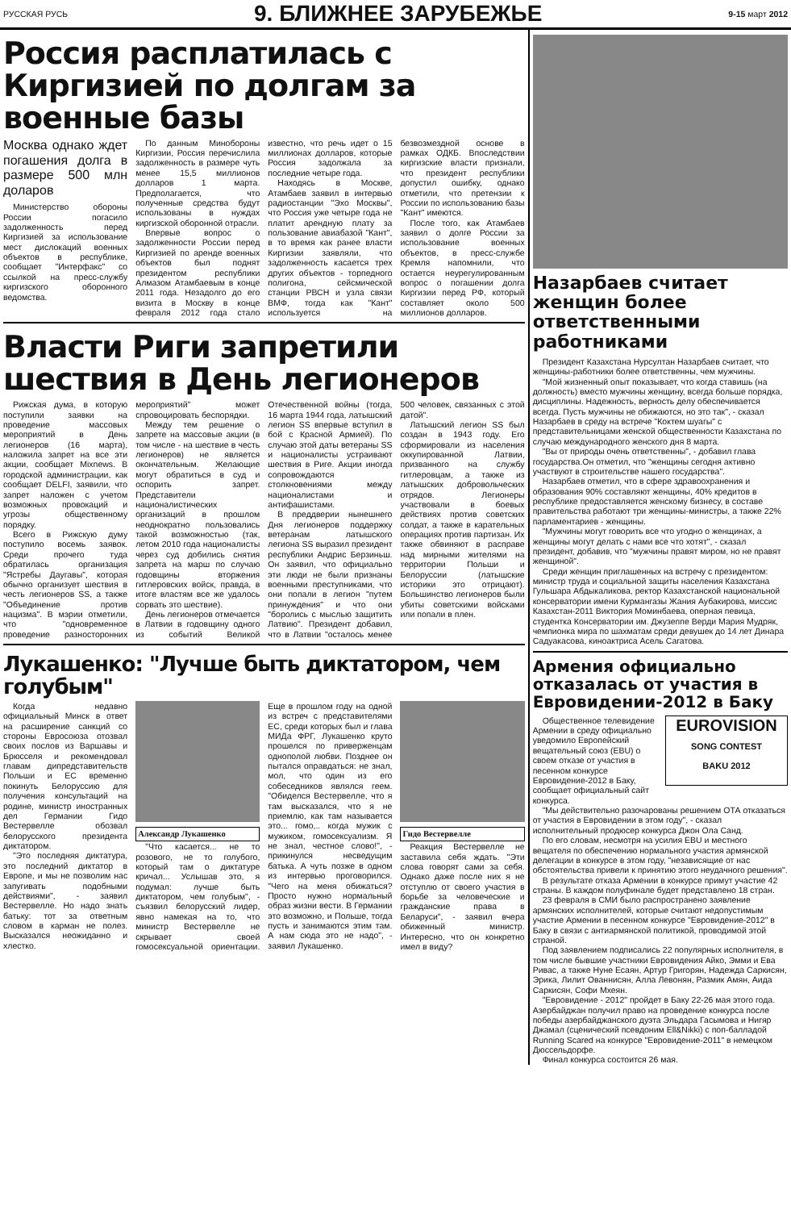РУССКАЯ РУСЬ 9. БЛИЖНЕЕ ЗАРУБЕЖЬЕ 9-15 март 2012
Россия расплатилась с Киргизией по долгам за военные базы
Москва однако ждет погашения долга в размере 500 млн доларов
Министерство обороны России погасило задолженность перед Киргизией за использование мест дислокаций военных объектов в республике, сообщает "Интерфакс" со ссылкой на пресс-службу киргизского оборонного ведомства.
По данным Минобороны Киргизии, Россия перечислила задолженность в размере чуть менее 15,5 миллионов долларов 1 марта. Предполагается, что полученные средства будут использованы в нуждах киргизской оборонной отрасли.
Впервые вопрос о задолженности России перед Киргизией по аренде военных объектов был поднят президентом республики Алмазом Атамбаевым в конце 2011 года. Незадолго до его визита в Москву в конце февраля 2012 года стало известно, что речь идет о 15 миллионах долларов, которые Россия задолжала за последние четыре года.
Находясь в Москве, Атамбаев заявил в интервью радиостанции "Эхо Москвы", что Россия уже четыре года не платит арендную плату за пользование авиабазой "Кант", в то время как ранее власти Киргизии заявляли, что задолженность касается трех других объектов - торпедного полигона, сейсмической станции РВСН и узла связи ВМФ, тогда как "Кант" используется на безвозмездной основе в рамках ОДКБ. Впоследствии киргизские власти признали, что президент республики допустил ошибку, однако отметили, что претензии к России по использованию базы "Кант" имеются.
После того, как Атамбаев заявил о долге России за использование военных объектов, в пресс-службе Кремля напомнили, что остается неурегулированным вопрос о погашении долга Киргизии перед РФ, который составляет около 500 миллионов долларов.
Власти Риги запретили шествия в День легионеров
Рижская дума, в которую поступили заявки на проведение массовых мероприятий в День легионеров (16 марта), наложила запрет на все эти акции, сообщает Mixnews. В городской администрации, как сообщает DELFI, заявили, что запрет наложен с учетом возможных провокаций и угрозы общественному порядку.
Всего в Рижскую думу поступило восемь заявок. Среди прочего туда обратилась организация "Ястребы Даугавы", которая обычно организует шествия в честь легионеров SS, а также "Объединение против нацизма". В мэрии отметили, что "одновременное проведение разносторонних мероприятий" может спровоцировать беспорядки.
Между тем решение о запрете на массовые акции (в том числе - на шествие в честь легионеров) не является окончательным. Желающие могут обратиться в суд и оспорить запрет. Представители националистических организаций в прошлом неоднократно пользовались такой возможностью (так, летом 2010 года националисты через суд добились снятия запрета на марш по случаю годовщины вторжения гитлеровских войск, правда, в итоге властям все же удалось сорвать это шествие).
День легионеров отмечается в Латвии в годовщину одного из событий Великой Отечественной войны (тогда, 16 марта 1944 года, латышский легион SS впервые вступил в бой с Красной Армией). По случаю этой даты ветераны SS и националисты устраивают шествия в Риге. Акции иногда сопровождаются столкновениями между националистами и антифашистами.
В преддверии нынешнего Дня легионеров поддержку ветеранам латышского легиона SS выразил президент республики Андрис Берзиньш. Он заявил, что официально эти люди не были признаны военными преступниками, что они попали в легион "путем принуждения" и что они "боролись с мыслью защитить Латвию". Президент добавил, что в Латвии "осталось менее 500 человек, связанных с этой датой".
Латышский легион SS был создан в 1943 году. Его сформировали из населения оккупированной Латвии, призванного на службу гитлеровцам, а также из латышских добровольческих отрядов. Легионеры участвовали в боевых действиях против советских солдат, а также в карательных операциях против партизан. Их также обвиняют в расправе над мирными жителями на территории Польши и Белоруссии (латышские историки это отрицают). Большинство легионеров были убиты советскими войсками или попали в плен.
Лукашенко: "Лучше быть диктатором, чем голубым"
Когда недавно официальный Минск в ответ на расширение санкций со стороны Евросоюза отозвал своих послов из Варшавы и Брюсселя и рекомендовал главам дипредставительств Польши и ЕС временно покинуть Белоруссию для получения консультаций на родине, министр иностранных дел Германии Гидо Вестервелле обозвал белорусского президента диктатором.
"Это последняя диктатура, это последний диктатор в Европе, и мы не позволим нас запугивать подобными действиями", - заявил Вестервелле. Но надо знать батьку: тот за ответным словом в карман не полез. Высказался неожиданно и хлестко.
Александр Лукашенко
"Что касается... не то розового, не то голубого, который там о диктатуре кричал... Услышав это, я подумал: лучше быть диктатором, чем голубым", - съязвил белорусский лидер, явно намекая на то, что министр Вестервелле не скрывает своей гомосексуальной ориентации. Еще в прошлом году на одной из встреч с представителями ЕС, среди которых был и глава МИДа ФРГ, Лукашенко круто прошелся по приверженцам однополой любви. Позднее он пытался оправдаться: не знал, мол, что один из его собеседников являлся геем. "Обиделся Вестервелле, что я там высказался, что я не приемлю, как там называется это... гомо,.. когда мужик с мужиком, гомосексуализм. Я не знал, честное слово!", - прикинулся несведущим батька. А чуть позже в одном из интервью проговорился. "Чего на меня обижаться? Просто нужно нормальный образ жизни вести. В Германии это возможно, и Польше, тогда пусть и занимаются этим там. А нам сюда это не надо", - заявил Лукашенко.
Гидо Вестервелле
Реакция Вестервелле не заставила себя ждать. "Эти слова говорят сами за себя. Однако даже после них я не отступлю от своего участия в борьбе за человеческие и гражданские права в Беларуси", - заявил вчера обиженный министр. Интересно, что он конкретно имел в виду?
Назарбаев считает женщин более ответственными работниками
Президент Казахстана Нурсултан Назарбаев считает, что женщины-работники более ответственны, чем мужчины.
"Мой жизненный опыт показывает, что когда ставишь (на должность) вместо мужчины женщину, всегда больше порядка, дисциплины. Надежность, верность делу обеспечивается всегда. Пусть мужчины не обижаются, но это так", - сказал Назарбаев в среду на встрече "Коктем шуагы" с представительницами женской общественности Казахстана по случаю международного женского дня 8 марта.
"Вы от природы очень ответственны", - добавил глава государства.Он отметил, что "женщины сегодня активно участвуют в строительстве нашего государства".
Назарбаев отметил, что в сфере здравоохранения и образования 90% составляют женщины, 40% кредитов в республике предоставляется женскому бизнесу, в составе правительства работают три женщины-министры, а также 22% парламентариев - женщины.
"Мужчины могут говорить все что угодно о женщинах, а женщины могут делать с нами все что хотят", - сказал президент, добавив, что "мужчины правят миром, но не правят женщиной".
Среди женщин приглашенных на встречу с президентом: министр труда и социальной защиты населения Казахстана Гульшара Абдыкаликова, ректор Казахстанской национальной консерватории имени Курмангазы Жания Аубакирова, миссис Казахстан-2011 Виктория Моминбаева, оперная певица, студентка Консерватории им. Джузеппе Верди Мария Мудряк, чемпионка мира по шахматам среди девушек до 14 лет Динара Садуакасова, киноактриса Асель Сагатова.
Армения официально отказалась от участия в Евровидении-2012 в Баку
EUROVISION
SONG CONTEST
BAKU 2012
Общественное телевидение Армении в среду официально уведомило Европейский вещательный союз (EBU) о своем отказе от участия в песенном конкурсе Евровидение-2012 в Баку, сообщает официальный сайт конкурса.
"Мы действительно разочарованы решением ОТА отказаться от участия в Евровидении в этом году", - сказал исполнительный продюсер конкурса Джон Ола Санд.
По его словам, несмотря на усилия EBU и местного вещателя по обеспечению нормального участия армянской делегации в конкурсе в этом году, "независящие от нас обстоятельства привели к принятию этого неудачного решения".
В результате отказа Армении в конкурсе примут участие 42 страны. В каждом полуфинале будет представлено 18 стран.
23 февраля в СМИ было распространено заявление армянских исполнителей, которые считают недопустимым участие Армении в песенном конкурсе "Евровидение-2012" в Баку в связи с антиармянской политикой, проводимой этой страной.
Под заявлением подписались 22 популярных исполнителя, в том числе бывшие участники Евровидения Айко, Эмми и Ева Ривас, а также Нуне Есаян, Артур Григорян, Надежда Саркисян, Эрика, Лилит Ованнисян, Алла Левонян, Размик Амян, Аида Саркисян, Софи Мхеян.
"Евровидение - 2012" пройдет в Баку 22-26 мая этого года. Азербайджан получил право на проведение конкурса после победы азербайджанского дуэта Эльдара Гасымова и Нигяр Джамал (сценический псевдоним Ell&Nikki) с поп-балладой Running Scared на конкурсе "Евровидение-2011" в немецком Дюссельдорфе.
Финал конкурса состоится 26 мая.